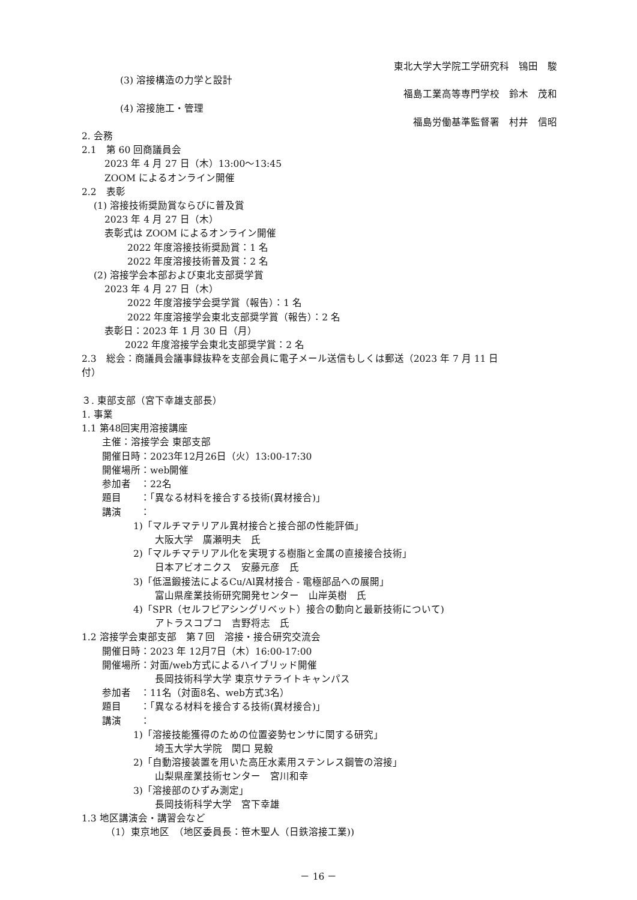東北大学大学院工学研究科　鴇田　駿
(3) 溶接構造の力学と設計
福島工業高等専門学校　鈴木　茂和
(4) 溶接施工・管理
福島労働基準監督署　村井　信昭
2. 会務
2.1　第 60 回商議員会
2023 年 4 月 27 日（木）13:00～13:45
ZOOM によるオンライン開催
2.2　表彰
(1) 溶接技術奨励賞ならびに普及賞
2023 年 4 月 27 日（木）
表彰式は ZOOM によるオンライン開催
2022 年度溶接技術奨励賞：1 名
2022 年度溶接技術普及賞：2 名
(2) 溶接学会本部および東北支部奨学賞
2023 年 4 月 27 日（木）
2022 年度溶接学会奨学賞（報告）：1 名
2022 年度溶接学会東北支部奨学賞（報告）：2 名
表彰日：2023 年 1 月 30 日（月）
2022 年度溶接学会東北支部奨学賞：2 名
2.3　総会：商議員会議事録抜粋を支部会員に電子メール送信もしくは郵送（2023 年 7 月 11 日
付）
３. 東部支部（宮下幸雄支部長）
1. 事業
1.1 第48回実用溶接講座
主催：溶接学会 東部支部
開催日時：2023年12月26日（火）13:00-17:30
開催場所：web開催
参加者　：22名
題目　　：「異なる材料を接合する技術(異材接合)」
講演　　：
1)「マルチマテリアル異材接合と接合部の性能評価」
大阪大学　廣瀬明夫　氏
2)「マルチマテリアル化を実現する樹脂と金属の直接接合技術」
日本アビオニクス　安藤元彦　氏
3)「低温鍛接法によるCu/Al異材接合 - 電極部品への展開」
富山県産業技術研究開発センター　山岸英樹　氏
4)「SPR（セルフピアシングリベット）接合の動向と最新技術について)
アトラスコプコ　吉野将志　氏
1.2 溶接学会東部支部　第７回　溶接・接合研究交流会
開催日時：2023 年 12月7日（木）16:00-17:00
開催場所：対面/web方式によるハイブリッド開催
長岡技術科学大学 東京サテライトキャンパス
参加者　：11名（対面8名、web方式3名）
題目　　：「異なる材料を接合する技術(異材接合)」
講演　　：
1)「溶接技能獲得のための位置姿勢センサに関する研究」
埼玉大学大学院　関口 晃毅
2)「自動溶接装置を用いた高圧水素用ステンレス鋼管の溶接」
山梨県産業技術センター　宮川和幸
3)「溶接部のひずみ測定」
長岡技術科学大学　宮下幸雄
1.3 地区講演会・講習会など
（1）東京地区　（地区委員長：笹木聖人（日鉄溶接工業))
－ 16 －